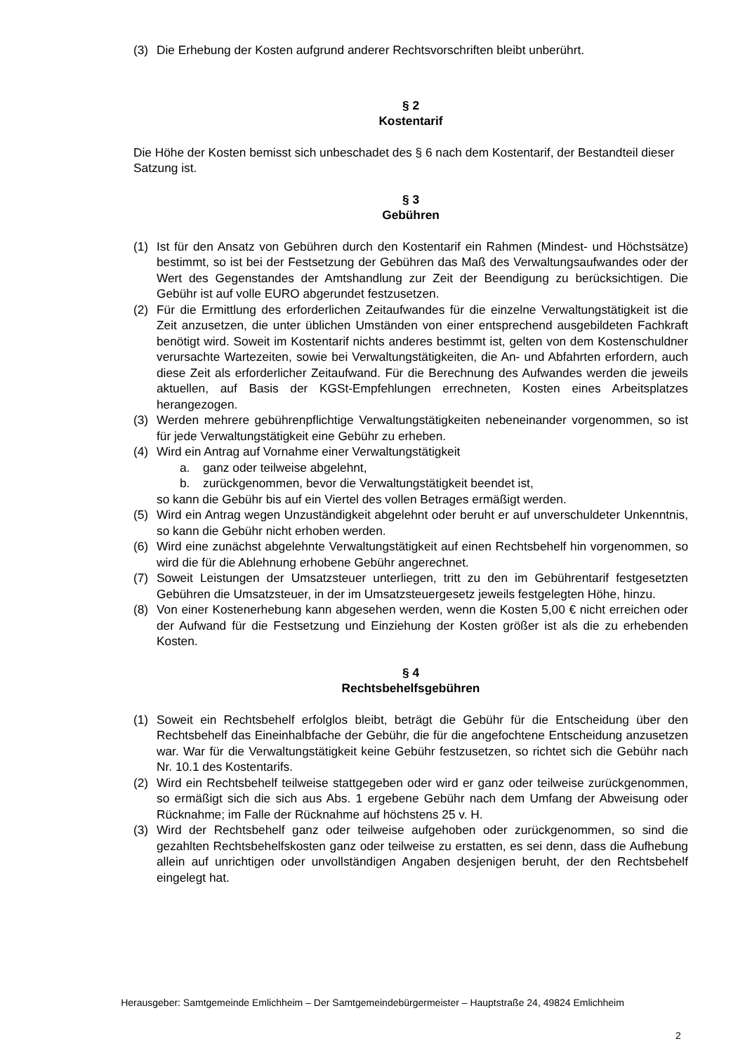(3) Die Erhebung der Kosten aufgrund anderer Rechtsvorschriften bleibt unberührt.
§ 2
Kostentarif
Die Höhe der Kosten bemisst sich unbeschadet des § 6 nach dem Kostentarif, der Bestandteil dieser Satzung ist.
§ 3
Gebühren
(1) Ist für den Ansatz von Gebühren durch den Kostentarif ein Rahmen (Mindest- und Höchstsätze) bestimmt, so ist bei der Festsetzung der Gebühren das Maß des Verwaltungsaufwandes oder der Wert des Gegenstandes der Amtshandlung zur Zeit der Beendigung zu berücksichtigen. Die Gebühr ist auf volle EURO abgerundet festzusetzen.
(2) Für die Ermittlung des erforderlichen Zeitaufwandes für die einzelne Verwaltungstätigkeit ist die Zeit anzusetzen, die unter üblichen Umständen von einer entsprechend ausgebildeten Fachkraft benötigt wird. Soweit im Kostentarif nichts anderes bestimmt ist, gelten von dem Kostenschuldner verursachte Wartezeiten, sowie bei Verwaltungstätigkeiten, die An- und Abfahrten erfordern, auch diese Zeit als erforderlicher Zeitaufwand. Für die Berechnung des Aufwandes werden die jeweils aktuellen, auf Basis der KGSt-Empfehlungen errechneten, Kosten eines Arbeitsplatzes herangezogen.
(3) Werden mehrere gebührenpflichtige Verwaltungstätigkeiten nebeneinander vorgenommen, so ist für jede Verwaltungstätigkeit eine Gebühr zu erheben.
(4) Wird ein Antrag auf Vornahme einer Verwaltungstätigkeit
a. ganz oder teilweise abgelehnt,
b. zurückgenommen, bevor die Verwaltungstätigkeit beendet ist,
so kann die Gebühr bis auf ein Viertel des vollen Betrages ermäßigt werden.
(5) Wird ein Antrag wegen Unzuständigkeit abgelehnt oder beruht er auf unverschuldeter Unkenntnis, so kann die Gebühr nicht erhoben werden.
(6) Wird eine zunächst abgelehnte Verwaltungstätigkeit auf einen Rechtsbehelf hin vorgenommen, so wird die für die Ablehnung erhobene Gebühr angerechnet.
(7) Soweit Leistungen der Umsatzsteuer unterliegen, tritt zu den im Gebührentarif festgesetzten Gebühren die Umsatzsteuer, in der im Umsatzsteuergesetz jeweils festgelegten Höhe, hinzu.
(8) Von einer Kostenerhebung kann abgesehen werden, wenn die Kosten 5,00 € nicht erreichen oder der Aufwand für die Festsetzung und Einziehung der Kosten größer ist als die zu erhebenden Kosten.
§ 4
Rechtsbehelfsgebühren
(1) Soweit ein Rechtsbehelf erfolglos bleibt, beträgt die Gebühr für die Entscheidung über den Rechtsbehelf das Eineinhalbfache der Gebühr, die für die angefochtene Entscheidung anzusetzen war. War für die Verwaltungstätigkeit keine Gebühr festzusetzen, so richtet sich die Gebühr nach Nr. 10.1 des Kostentarifs.
(2) Wird ein Rechtsbehelf teilweise stattgegeben oder wird er ganz oder teilweise zurückgenommen, so ermäßigt sich die sich aus Abs. 1 ergebene Gebühr nach dem Umfang der Abweisung oder Rücknahme; im Falle der Rücknahme auf höchstens 25 v. H.
(3) Wird der Rechtsbehelf ganz oder teilweise aufgehoben oder zurückgenommen, so sind die gezahlten Rechtsbehelfskosten ganz oder teilweise zu erstatten, es sei denn, dass die Aufhebung allein auf unrichtigen oder unvollständigen Angaben desjenigen beruht, der den Rechtsbehelf eingelegt hat.
Herausgeber: Samtgemeinde Emlichheim – Der Samtgemeindebürgermeister – Hauptstraße 24, 49824 Emlichheim
2